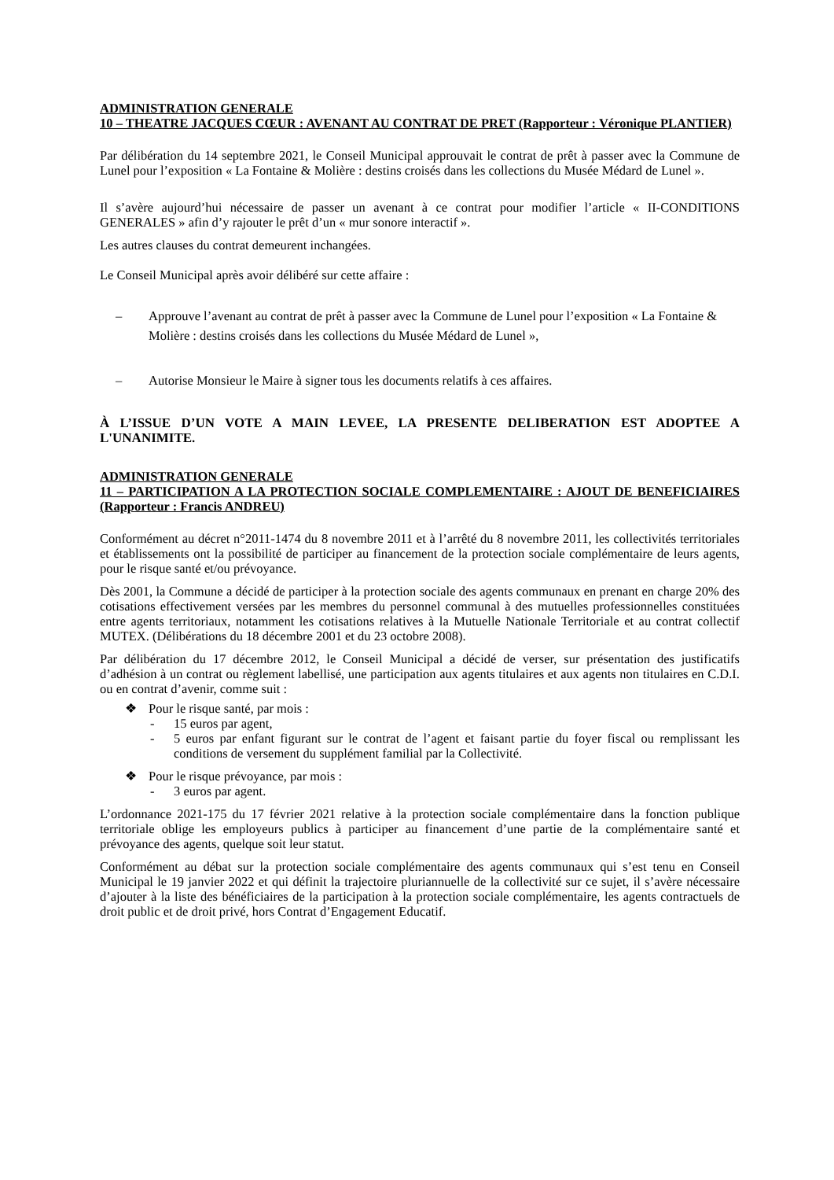ADMINISTRATION GENERALE
10 – THEATRE JACQUES CŒUR : AVENANT AU CONTRAT DE PRET (Rapporteur : Véronique PLANTIER)
Par délibération du 14 septembre 2021, le Conseil Municipal approuvait le contrat de prêt à passer avec la Commune de Lunel pour l’exposition « La Fontaine & Molière : destins croisés dans les collections du Musée Médard de Lunel ».
Il s’avère aujourd’hui nécessaire de passer un avenant à ce contrat pour modifier l’article « II-CONDITIONS GENERALES » afin d’y rajouter le prêt d’un « mur sonore interactif ».
Les autres clauses du contrat demeurent inchangées.
Le Conseil Municipal après avoir délibéré sur cette affaire :
– Approuve l’avenant au contrat de prêt à passer avec la Commune de Lunel pour l’exposition « La Fontaine & Molière : destins croisés dans les collections du Musée Médard de Lunel »,
– Autorise Monsieur le Maire à signer tous les documents relatifs à ces affaires.
À L’ISSUE D’UN VOTE A MAIN LEVEE, LA PRESENTE DELIBERATION EST ADOPTEE A L'UNANIMITE.
ADMINISTRATION GENERALE
11 – PARTICIPATION A LA PROTECTION SOCIALE COMPLEMENTAIRE : AJOUT DE BENEFICIAIRES (Rapporteur : Francis ANDREU)
Conformément au décret n°2011-1474 du 8 novembre 2011 et à l’arrêté du 8 novembre 2011, les collectivités territoriales et établissements ont la possibilité de participer au financement de la protection sociale complémentaire de leurs agents, pour le risque santé et/ou prévoyance.
Dès 2001, la Commune a décidé de participer à la protection sociale des agents communaux en prenant en charge 20% des cotisations effectivement versées par les membres du personnel communal à des mutuelles professionnelles constituées entre agents territoriaux, notamment les cotisations relatives à la Mutuelle Nationale Territoriale et au contrat collectif MUTEX. (Délibérations du 18 décembre 2001 et du 23 octobre 2008).
Par délibération du 17 décembre 2012, le Conseil Municipal a décidé de verser, sur présentation des justificatifs d’adhésion à un contrat ou règlement labellisé, une participation aux agents titulaires et aux agents non titulaires en C.D.I. ou en contrat d’avenir, comme suit :
❖ Pour le risque santé, par mois :
- 15 euros par agent,
- 5 euros par enfant figurant sur le contrat de l’agent et faisant partie du foyer fiscal ou remplissant les conditions de versement du supplément familial par la Collectivité.
❖ Pour le risque prévoyance, par mois :
- 3 euros par agent.
L’ordonnance 2021-175 du 17 février 2021 relative à la protection sociale complémentaire dans la fonction publique territoriale oblige les employeurs publics à participer au financement d’une partie de la complémentaire santé et prévoyance des agents, quelque soit leur statut.
Conformément au débat sur la protection sociale complémentaire des agents communaux qui s’est tenu en Conseil Municipal le 19 janvier 2022 et qui définit la trajectoire pluriannuelle de la collectivité sur ce sujet, il s’avère nécessaire d’ajouter à la liste des bénéficiaires de la participation à la protection sociale complémentaire, les agents contractuels de droit public et de droit privé, hors Contrat d’Engagement Educatif.